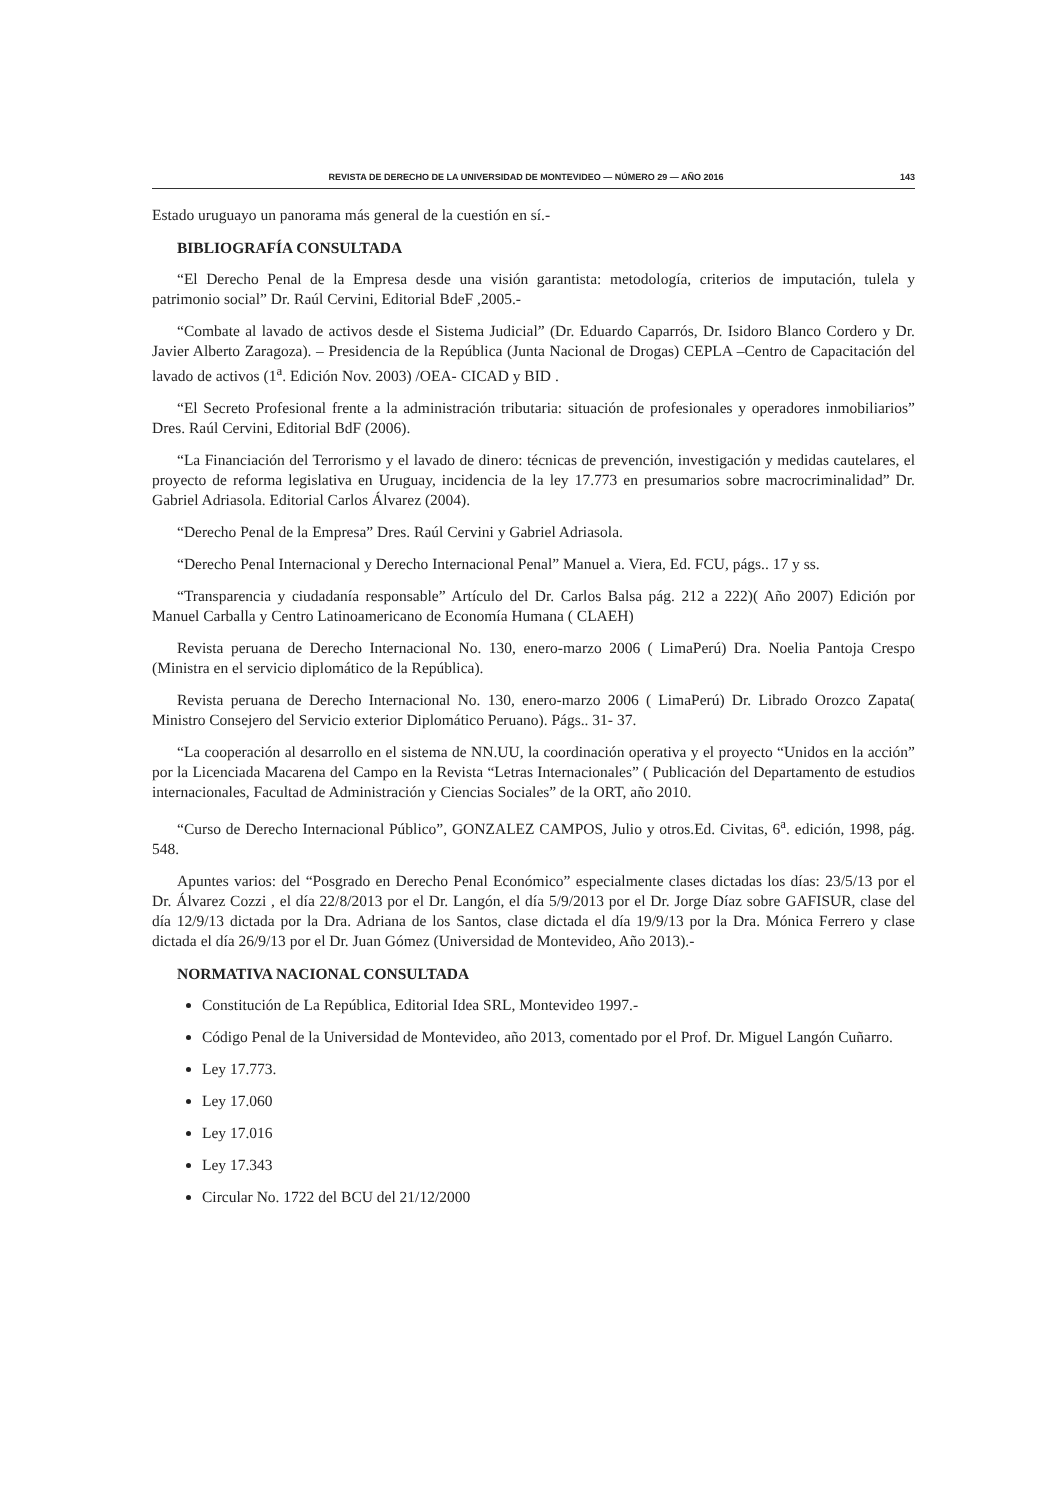REVISTA DE DERECHO DE LA UNIVERSIDAD DE MONTEVIDEO — NÚMERO 29 — AÑO 2016 143
Estado uruguayo un panorama más general de la cuestión en sí.-
BIBLIOGRAFÍA CONSULTADA
“El Derecho Penal de la Empresa desde una visión garantista: metodología, criterios de imputación, tulela y patrimonio social” Dr. Raúl Cervini, Editorial BdeF ,2005.-
“Combate al lavado de activos desde el Sistema Judicial” (Dr. Eduardo Caparrós, Dr. Isidoro Blanco Cordero y Dr. Javier Alberto Zaragoza). – Presidencia de la República (Junta Nacional de Drogas) CEPLA –Centro de Capacitación del lavado de activos (1<sup>a</sup>. Edición Nov. 2003) /OEA- CICAD y BID .
“El Secreto Profesional frente a la administración tributaria: situación de profesionales y operadores inmobiliarios” Dres. Raúl Cervini, Editorial BdF (2006).
“La Financiación del Terrorismo y el lavado de dinero: técnicas de prevención, investigación y medidas cautelares, el proyecto de reforma legislativa en Uruguay, incidencia de la ley 17.773 en presumarios sobre macrocriminalidad” Dr. Gabriel Adriasola. Editorial Carlos Álvarez (2004).
“Derecho Penal de la Empresa” Dres. Raúl Cervini y Gabriel Adriasola.
“Derecho Penal Internacional y Derecho Internacional Penal” Manuel a. Viera, Ed. FCU, págs.. 17 y ss.
“Transparencia y ciudadanía responsable” Artículo del Dr. Carlos Balsa pág. 212 a 222)( Año 2007) Edición por Manuel Carballa y Centro Latinoamericano de Economía Humana ( CLAEH)
Revista peruana de Derecho Internacional No. 130, enero-marzo 2006 ( LimaPerú) Dra. Noelia Pantoja Crespo (Ministra en el servicio diplomático de la República).
Revista peruana de Derecho Internacional No. 130, enero-marzo 2006 ( LimaPerú) Dr. Librado Orozco Zapata( Ministro Consejero del Servicio exterior Diplomático Peruano). Págs.. 31- 37.
“La cooperación al desarrollo en el sistema de NN.UU, la coordinación operativa y el proyecto “Unidos en la acción” por la Licenciada Macarena del Campo en la Revista “Letras Internacionales” ( Publicación del Departamento de estudios internacionales, Facultad de Administración y Ciencias Sociales” de la ORT, año 2010.
“Curso de Derecho Internacional Público”, GONZALEZ CAMPOS, Julio y otros.Ed. Civitas, 6<sup>a</sup>. edición, 1998, pág. 548.
Apuntes varios: del “Posgrado en Derecho Penal Económico” especialmente clases dictadas los días: 23/5/13 por el Dr. Álvarez Cozzi , el día 22/8/2013 por el Dr. Langón, el día 5/9/2013 por el Dr. Jorge Díaz sobre GAFISUR, clase del día 12/9/13 dictada por la Dra. Adriana de los Santos, clase dictada el día 19/9/13 por la Dra. Mónica Ferrero y clase dictada el día 26/9/13 por el Dr. Juan Gómez (Universidad de Montevideo, Año 2013).-
NORMATIVA NACIONAL CONSULTADA
Constitución de La República, Editorial Idea SRL, Montevideo 1997.-
Código Penal de la Universidad de Montevideo, año 2013, comentado por el Prof. Dr. Miguel Langón Cuñarro.
Ley 17.773.
Ley 17.060
Ley 17.016
Ley 17.343
Circular No. 1722 del BCU del 21/12/2000